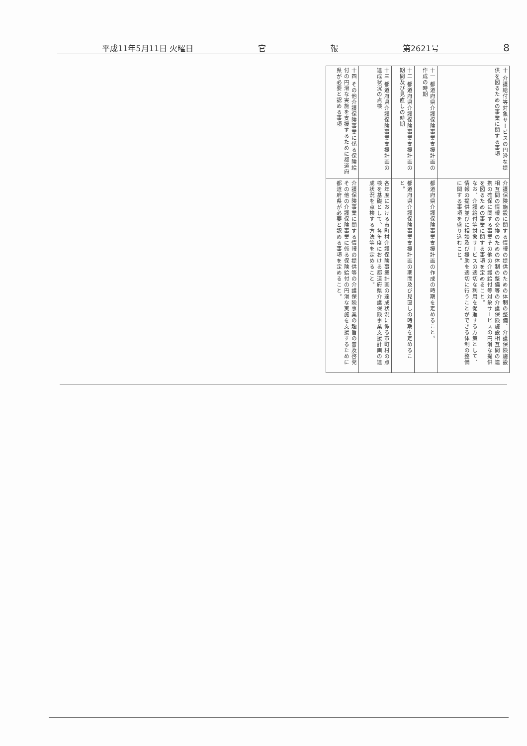平成11年5月11日 火曜日 官 報 第2621号 8
| 十 介護給付等対象サービスの円滑な提供を図るための事業に関する事項 | 介護保険施設に関する情報の提供のための体制の整備、介護保険施設相互間の情報の交換のための体制の整備等の介護保険施設相互間の連携の確保に関する事業その他の介護給付等対象サービスの円滑な提供を図るための事業に関する事項を定めること。 なお、介護給付等対象サービスの適切な利用を促進する方策として、情報の提供並びに相談及び援助を適切に行うことができる体制の整備に関する事項を盛り込むこと。 |
| 十一 都道府県介護保険事業支援計画の作成の時期 | 都道府県介護保険事業支援計画の作成の時期を定めること。 |
| 十二 都道府県介護保険事業支援計画の期間及び見直しの時期 | 都道府県介護保険事業支援計画の期間及び見直しの時期を定めること。 |
| 十三 都道府県介護保険事業支援計画の達成状況の点検 | 各年度における市町村介護保険事業計画の達成状況に係る市町村の点検を基礎として、各年度における都道府県介護保険事業支援計画の達成状況を点検する方法等を定めること。 |
| 十四 その他介護保険事業に係る保険給付の円滑な実施を支援するために都道府県が必要と認める事項 | 介護保険事業に関する情報の提供等の介護保険事業の趣旨の普及啓発その他の介護保険事業に係る保険給付の円滑な実施を支援するために都道府県が必要と認める事項を定めること。 |